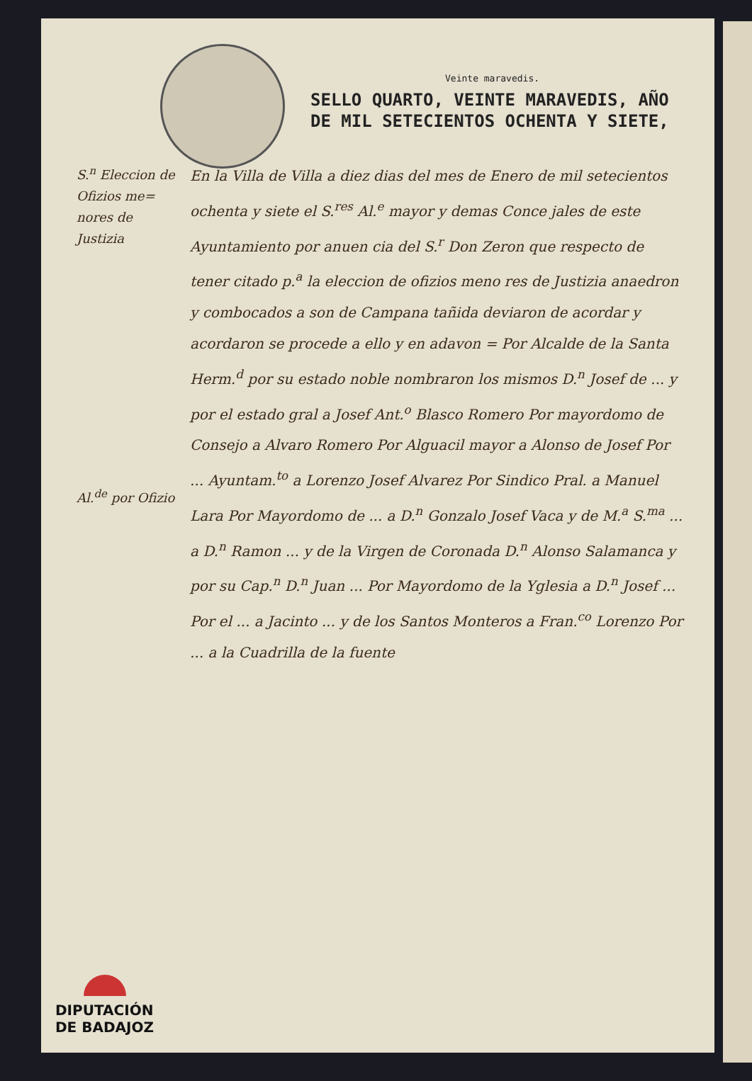Veinte maravedis.
SELLO QUARTO, VEINTE MARAVEDIS, AÑO DE MIL SETECIENTOS OCHENTA Y SIETE,
S.<sup>n</sup> Eleccion de Ofizios me= nores de Justizia
Al.<sup>de</sup> por Ofizio
En la Villa de Villa a diez dias del mes de Enero de mil setecientos ochenta y siete el S.<sup>res</sup> Al.<sup>e</sup> mayor y demas Conce jales de este Ayuntamiento por anuen cia del S.<sup>r</sup> Don Zeron que respecto de tener citado p.<sup>a</sup> la eleccion de ofizios meno res de Justizia anaedron y combocados a son de Campana tañida deviaron de acordar y acordaron se procede a ello y en adavon = Por Alcalde de la Santa Herm.<sup>d</sup> por su estado noble nombraron los mismos D.<sup>n</sup> Josef de ... y por el estado gral a Josef Ant.<sup>o</sup> Blasco Romero Por mayordomo de Consejo a Alvaro Romero Por Alguacil mayor a Alonso de Josef Por ... Ayuntam.<sup>to</sup> a Lorenzo Josef Alvarez Por Sindico Pral. a Manuel Lara Por Mayordomo de ... a D.<sup>n</sup> Gonzalo Josef Vaca y de M.<sup>a</sup> S.<sup>ma</sup> ... a D.<sup>n</sup> Ramon ... y de la Virgen de Coronada D.<sup>n</sup> Alonso Salamanca y por su Cap.<sup>n</sup> D.<sup>n</sup> Juan ... Por Mayordomo de la Yglesia a D.<sup>n</sup> Josef ... Por el ... a Jacinto ... y de los Santos Monteros a Fran.<sup>co</sup> Lorenzo Por ... a la Cuadrilla de la fuente
DIPUTACIÓN
DE BADAJOZ